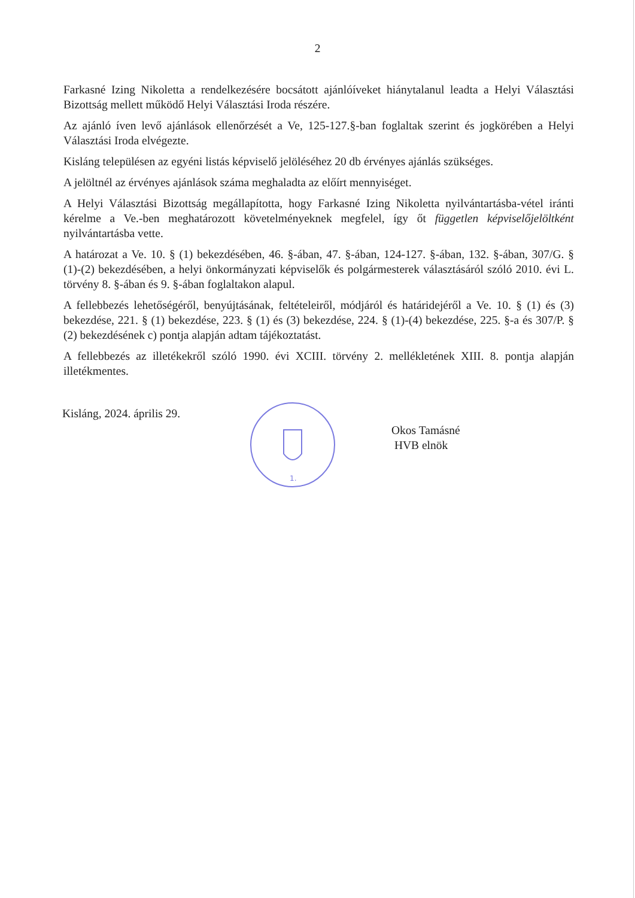2
Farkasné Izing Nikoletta a rendelkezésére bocsátott ajánlóíveket hiánytalanul leadta a Helyi Választási Bizottság mellett működő Helyi Választási Iroda részére.
Az ajánló íven levő ajánlások ellenőrzését a Ve, 125-127.§-ban foglaltak szerint és jogkörében a Helyi Választási Iroda elvégezte.
Kisláng településen az egyéni listás képviselő jelöléséhez 20 db érvényes ajánlás szükséges.
A jelöltnél az érvényes ajánlások száma meghaladta az előírt mennyiséget.
A Helyi Választási Bizottság megállapította, hogy Farkasné Izing Nikoletta nyilvántartásba-vétel iránti kérelme a Ve.-ben meghatározott követelményeknek megfelel, így őt független képviselőjelöltként nyilvántartásba vette.
A határozat a Ve. 10. § (1) bekezdésében, 46. §-ában, 47. §-ában, 124-127. §-ában, 132. §-ában, 307/G. § (1)-(2) bekezdésében, a helyi önkormányzati képviselők és polgármesterek választásáról szóló 2010. évi L. törvény 8. §-ában és 9. §-ában foglaltakon alapul.
A fellebbezés lehetőségéről, benyújtásának, feltételeiről, módjáról és határidejéről a Ve. 10. § (1) és (3) bekezdése, 221. § (1) bekezdése, 223. § (1) és (3) bekezdése, 224. § (1)-(4) bekezdése, 225. §-a és 307/P. § (2) bekezdésének c) pontja alapján adtam tájékoztatást.
A fellebbezés az illetékekről szóló 1990. évi XCIII. törvény 2. mellékletének XIII. 8. pontja alapján illetékmentes.
Kisláng, 2024. április 29.
1.
Okos Tamásné
HVB elnök